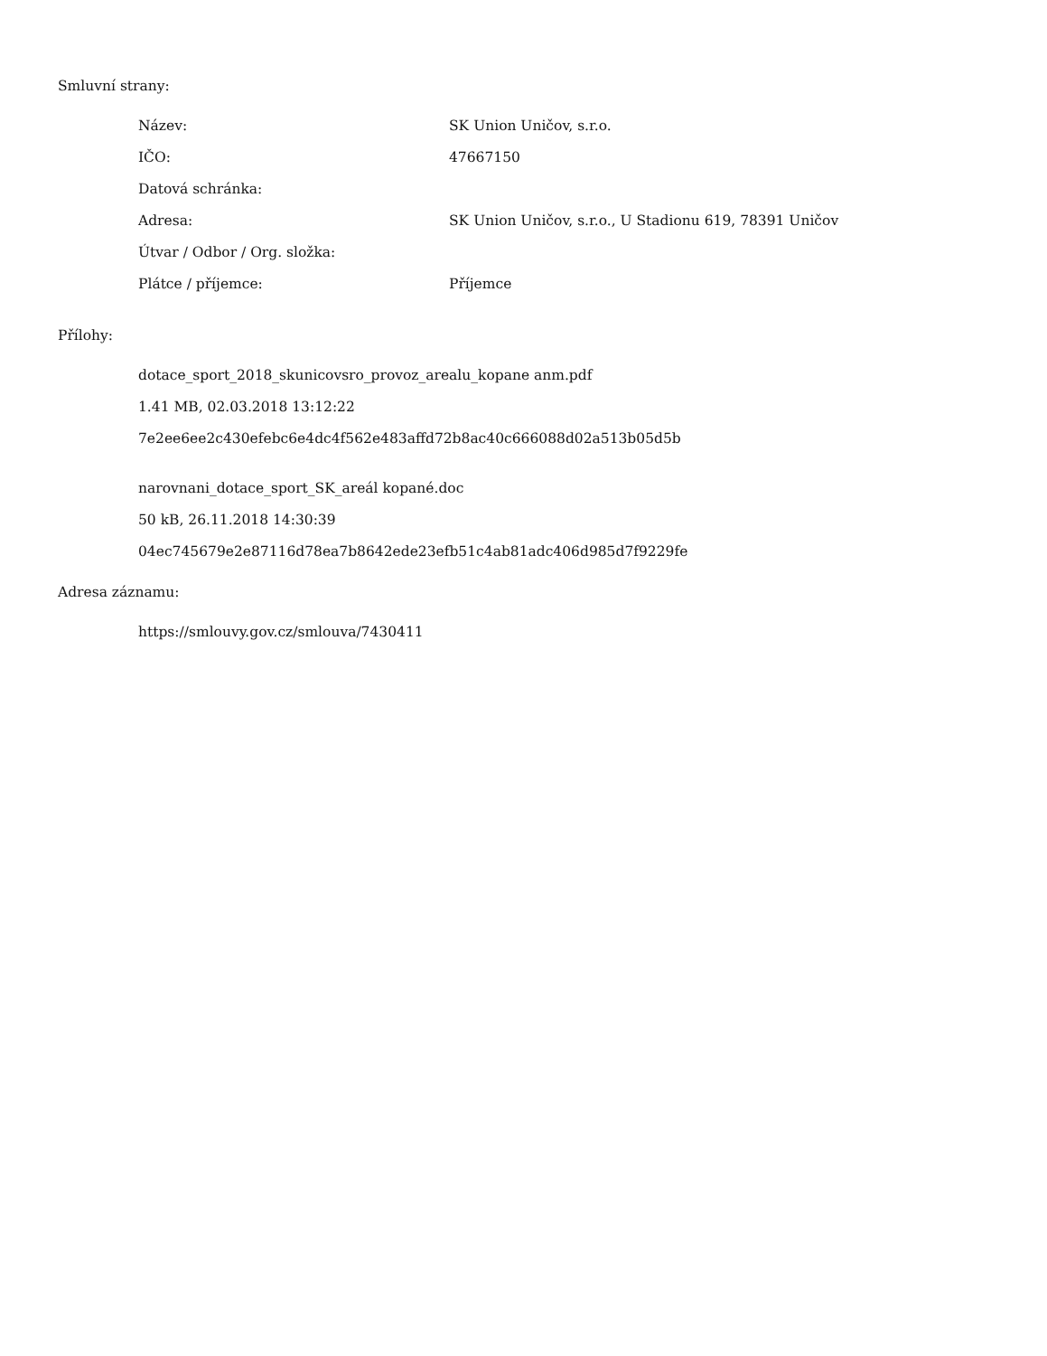Smluvní strany:
| Název: | SK Union Uničov, s.r.o. |
| IČO: | 47667150 |
| Datová schránka: | |
| Adresa: | SK Union Uničov, s.r.o., U Stadionu 619, 78391 Uničov |
| Útvar / Odbor / Org. složka: | |
| Plátce / příjemce: | Příjemce |
Přílohy:
dotace_sport_2018_skunicovsro_provoz_arealu_kopane anm.pdf
1.41 MB, 02.03.2018 13:12:22
7e2ee6ee2c430efebc6e4dc4f562e483affd72b8ac40c666088d02a513b05d5b
narovnani_dotace_sport_SK_areál kopané.doc
50 kB, 26.11.2018 14:30:39
04ec745679e2e87116d78ea7b8642ede23efb51c4ab81adc406d985d7f9229fe
Adresa záznamu:
https://smlouvy.gov.cz/smlouva/7430411